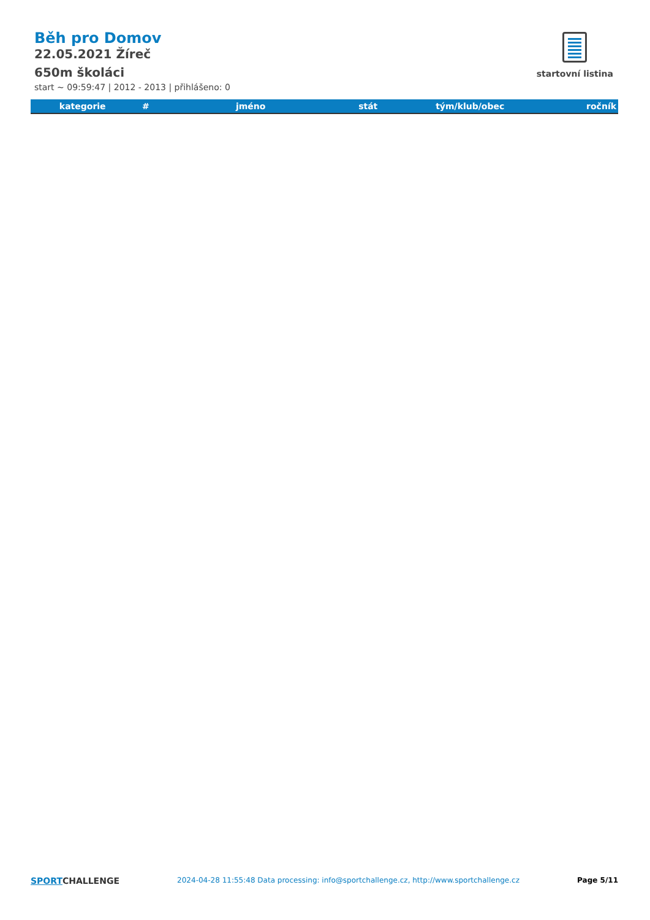Běh pro Domov
22.05.2021 Žíreč
650m školáci
start ~ 09:59:47 | 2012 - 2013 | přihlášeno: 0
startovní listina
| kategorie | # | jméno | stát | tým/klub/obec | ročník |
| --- | --- | --- | --- | --- | --- |
SPORTCHALLENGE
2024-04-28 11:55:48 Data processing: info@sportchallenge.cz, http://www.sportchallenge.cz
Page 5/11